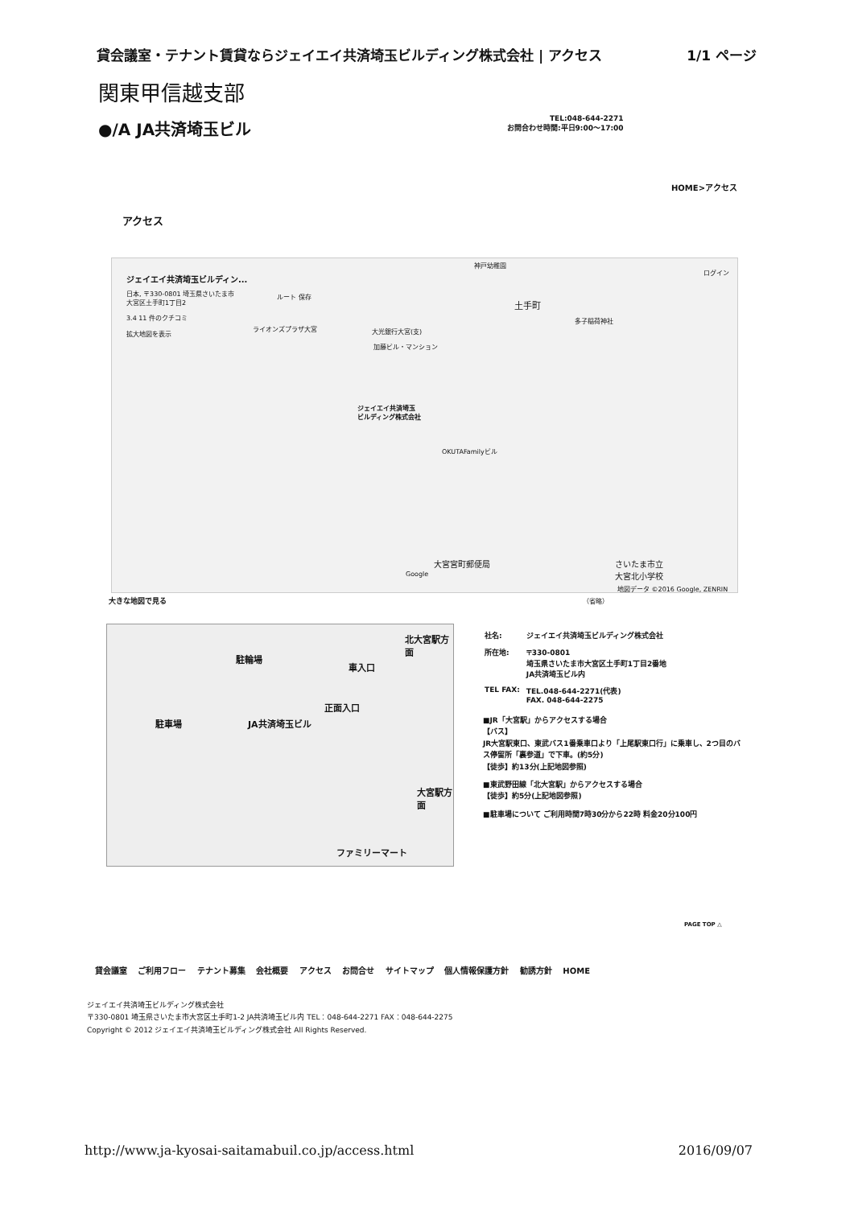貸会議室・テナント賃貸ならジェイエイ共済埼玉ビルディング株式会社 | アクセス 1/1 ページ
関東甲信越支部
●/A JA共済埼玉ビル
TEL:048-644-2271
お問合わせ時間:平日9:00〜17:00
HOME>アクセス
アクセス
ジェイエイ共済埼玉ビルディン...
日本, 〒330-0801 埼玉県さいたま市
大宮区土手町1丁目2
3.4 11 件のクチコミ
拡大地図を表示
ルート 保存
神戸幼稚園
ログイン
土手町
多子稲荷神社
大光銀行大宮(支)
加藤ビル・マンション
ライオンズプラザ大宮
ジェイエイ共済埼玉
ビルディング株式会社
OKUTAFamilyビル
（省略）
さいたま市立
大宮北小学校
大宮宮町郵便局
Google
地図データ ©2016 Google, ZENRIN
大きな地図で見る
駐輪場
車入口
正面入口
駐車場 JA共済埼玉ビル
北大宮駅方面
大宮駅方面
ファミリーマート
| 社名: | ジェイエイ共済埼玉ビルディング株式会社 |
| 所在地: | 〒330-0801 埼玉県さいたま市大宮区土手町1丁目2番地 JA共済埼玉ビル内 |
| TEL FAX: | TEL.048-644-2271(代表) FAX. 048-644-2275 |
■JR「大宮駅」からアクセスする場合
【バス】
JR大宮駅東口、東武バス1番乗車口より「上尾駅東口行」に乗車し、2つ目のバス停留所「裏参道」で下車。(約5分)
【徒歩】約13分(上記地図参照)
■東武野田線「北大宮駅」からアクセスする場合
【徒歩】約5分(上記地図参照)
■駐車場について ご利用時間7時30分から22時 料金20分100円
PAGE TOP △
貸会議室 ご利用フロー テナント募集 会社概要 アクセス お問合せ サイトマップ 個人情報保護方針 勧誘方針 HOME
ジェイエイ共済埼玉ビルディング株式会社
〒330-0801 埼玉県さいたま市大宮区土手町1-2 JA共済埼玉ビル内 TEL：048-644-2271 FAX：048-644-2275
Copyright © 2012 ジェイエイ共済埼玉ビルディング株式会社 All Rights Reserved.
http://www.ja-kyosai-saitamabuil.co.jp/access.html 2016/09/07